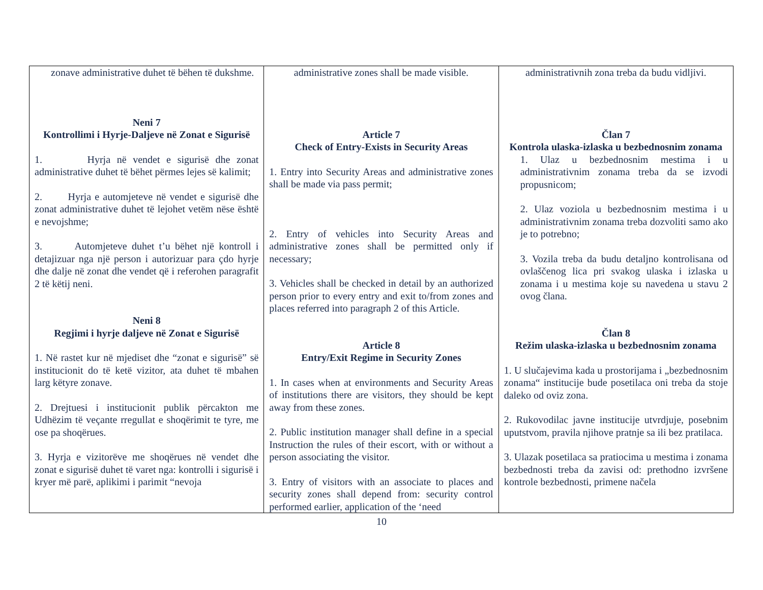| zonave administrative duhet të bëhen të dukshme. Neni 7 Kontrollimi i Hyrje-Daljeve në Zonat e Sigurisë 1. Hyrja në vendet e sigurisë dhe zonat administrative duhet të bëhet përmes lejes së kalimit; 2. Hyrja e automjeteve në vendet e sigurisë dhe zonat administrative duhet të lejohet vetëm nëse është e nevojshme; 3. Automjeteve duhet t’u bëhet një kontroll i detajizuar nga një person i autorizuar para çdo hyrje dhe dalje në zonat dhe vendet që i referohen paragrafit 2 të këtij neni. Neni 8 Regjimi i hyrje daljeve në Zonat e Sigurisë 1. Në rastet kur në mjediset dhe “zonat e sigurisë” së institucionit do të ketë vizitor, ata duhet të mbahen larg këtyre zonave. 2. Drejtuesi i institucionit publik përcakton me Udhëzim të veçante rregullat e shoqërimit te tyre, me ose pa shoqërues. 3. Hyrja e vizitorëve me shoqërues në vendet dhe zonat e sigurisë duhet të varet nga: kontrolli i sigurisë i kryer më parë, aplikimi i parimit “nevoja | administrative zones shall be made visible. Article 7 Check of Entry-Exists in Security Areas 1. Entry into Security Areas and administrative zones shall be made via pass permit; 2. Entry of vehicles into Security Areas and administrative zones shall be permitted only if necessary; 3. Vehicles shall be checked in detail by an authorized person prior to every entry and exit to/from zones and places referred into paragraph 2 of this Article. Article 8 Entry/Exit Regime in Security Zones 1. In cases when at environments and Security Areas of institutions there are visitors, they should be kept away from these zones. 2. Public institution manager shall define in a special Instruction the rules of their escort, with or without a person associating the visitor. 3. Entry of visitors with an associate to places and security zones shall depend from: security control performed earlier, application of the ‘need | administrativnih zona treba da budu vidljivi. Član 7 Kontrola ulaska-izlaska u bezbednosnim zonama 1. Ulaz u bezbednosnim mestima i u administrativnim zonama treba da se izvodi propusnicom; 2. Ulaz voziola u bezbednosnim mestima i u administrativnim zonama treba dozvoliti samo ako je to potrebno; 3. Vozila treba da budu detaljno kontrolisana od ovlaščenog lica pri svakog ulaska i izlaska u zonama i u mestima koje su navedena u stavu 2 ovog člana. Član 8 Režim ulaska-izlaska u bezbednosnim zonama 1. U slučajevima kada u prostorijama i „bezbednosnim zonama“ institucije bude posetilaca oni treba da stoje daleko od oviz zona. 2. Rukovodilac javne institucije utvrdjuje, posebnim uputstvom, pravila njihove pratnje sa ili bez pratilaca. 3. Ulazak posetilaca sa pratiocima u mestima i zonama bezbednosti treba da zavisi od: prethodno izvršene kontrole bezbednosti, primene načela |
10